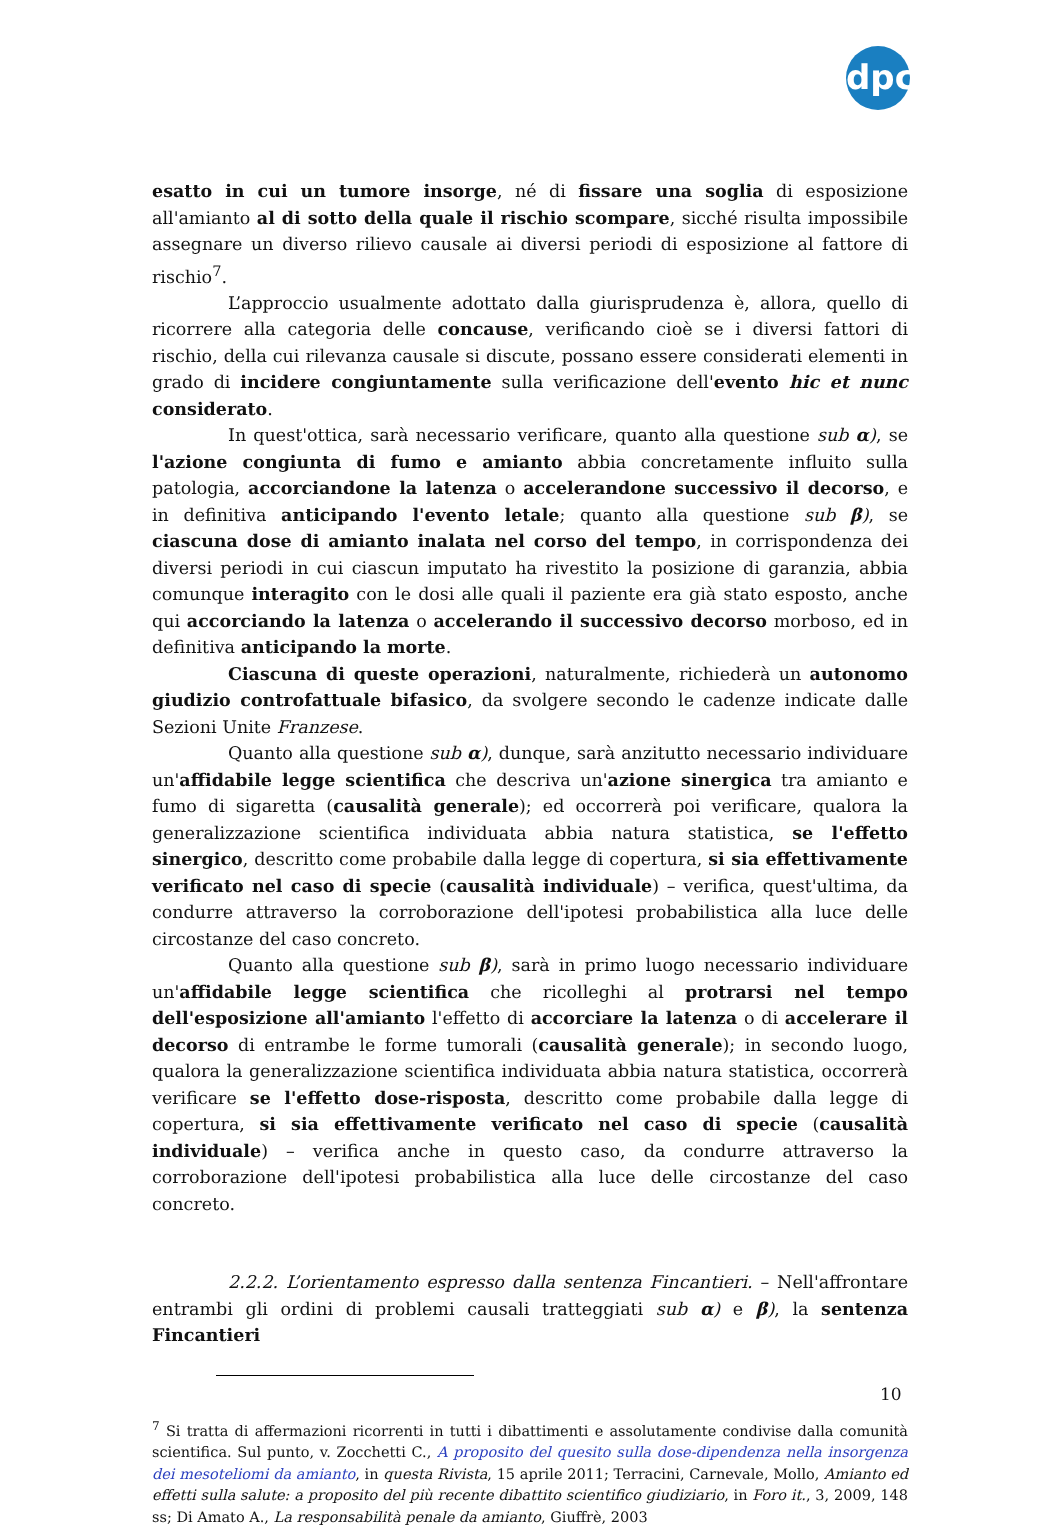dpc
esatto in cui un tumore insorge, né di fissare una soglia di esposizione all'amianto al di sotto della quale il rischio scompare, sicché risulta impossibile assegnare un diverso rilievo causale ai diversi periodi di esposizione al fattore di rischio<sup>7</sup>.
L’approccio usualmente adottato dalla giurisprudenza è, allora, quello di ricorrere alla categoria delle concause, verificando cioè se i diversi fattori di rischio, della cui rilevanza causale si discute, possano essere considerati elementi in grado di incidere congiuntamente sulla verificazione dell'evento hic et nunc considerato.
In quest'ottica, sarà necessario verificare, quanto alla questione sub α), se l'azione congiunta di fumo e amianto abbia concretamente influito sulla patologia, accorciandone la latenza o accelerandone successivo il decorso, e in definitiva anticipando l'evento letale; quanto alla questione sub β), se ciascuna dose di amianto inalata nel corso del tempo, in corrispondenza dei diversi periodi in cui ciascun imputato ha rivestito la posizione di garanzia, abbia comunque interagito con le dosi alle quali il paziente era già stato esposto, anche qui accorciando la latenza o accelerando il successivo decorso morboso, ed in definitiva anticipando la morte.
Ciascuna di queste operazioni, naturalmente, richiederà un autonomo giudizio controfattuale bifasico, da svolgere secondo le cadenze indicate dalle Sezioni Unite Franzese.
Quanto alla questione sub α), dunque, sarà anzitutto necessario individuare un'affidabile legge scientifica che descriva un'azione sinergica tra amianto e fumo di sigaretta (causalità generale); ed occorrerà poi verificare, qualora la generalizzazione scientifica individuata abbia natura statistica, se l'effetto sinergico, descritto come probabile dalla legge di copertura, si sia effettivamente verificato nel caso di specie (causalità individuale) – verifica, quest'ultima, da condurre attraverso la corroborazione dell'ipotesi probabilistica alla luce delle circostanze del caso concreto.
Quanto alla questione sub β), sarà in primo luogo necessario individuare un'affidabile legge scientifica che ricolleghi al protrarsi nel tempo dell'esposizione all'amianto l'effetto di accorciare la latenza o di accelerare il decorso di entrambe le forme tumorali (causalità generale); in secondo luogo, qualora la generalizzazione scientifica individuata abbia natura statistica, occorrerà verificare se l'effetto dose-risposta, descritto come probabile dalla legge di copertura, si sia effettivamente verificato nel caso di specie (causalità individuale) – verifica anche in questo caso, da condurre attraverso la corroborazione dell'ipotesi probabilistica alla luce delle circostanze del caso concreto.
2.2.2. L’orientamento espresso dalla sentenza Fincantieri. – Nell'affrontare entrambi gli ordini di problemi causali tratteggiati sub α) e β), la sentenza Fincantieri
<sup>7</sup> Si tratta di affermazioni ricorrenti in tutti i dibattimenti e assolutamente condivise dalla comunità scientifica. Sul punto, v. Zocchetti C., A proposito del quesito sulla dose-dipendenza nella insorgenza dei mesoteliomi da amianto, in questa Rivista, 15 aprile 2011; Terracini, Carnevale, Mollo, Amianto ed effetti sulla salute: a proposito del più recente dibattito scientifico giudiziario, in Foro it., 3, 2009, 148 ss; Di Amato A., La responsabilità penale da amianto, Giuffrè, 2003
10